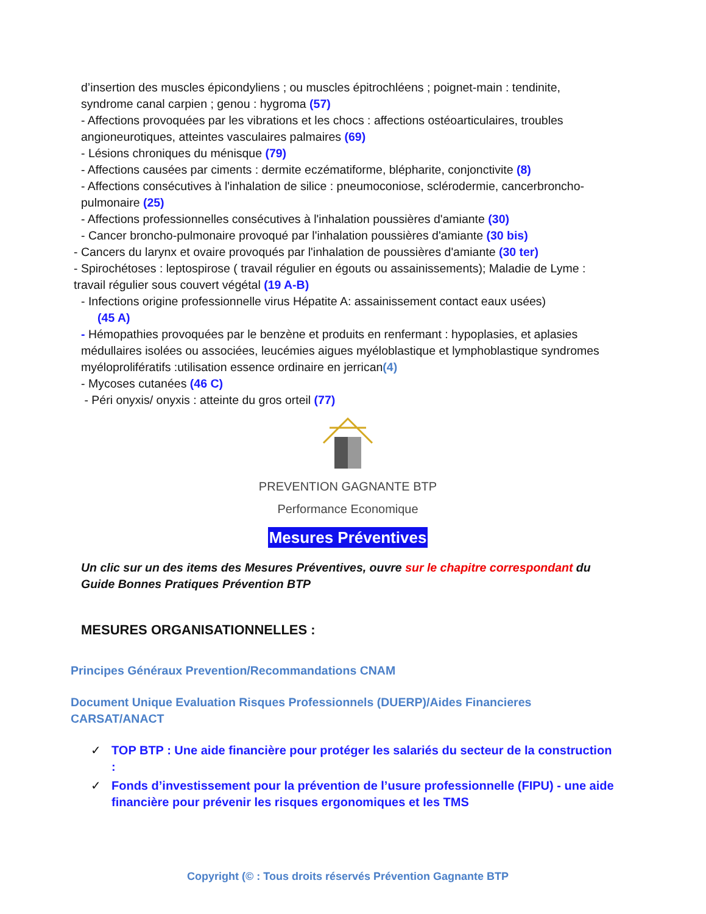d’insertion des muscles épicondyliens ; ou muscles épitrochléens ; poignet-main : tendinite, syndrome canal carpien ; genou : hygroma (57)
- Affections provoquées par les vibrations et les chocs : affections ostéoarticulaires, troubles angioneurotiques, atteintes vasculaires palmaires (69)
- Lésions chroniques du ménisque (79)
- Affections causées par ciments : dermite eczématiforme, blépharite, conjonctivite (8)
- Affections consécutives à l'inhalation de silice : pneumoconiose, sclérodermie, cancerbroncho-pulmonaire (25)
- Affections professionnelles consécutives à l'inhalation poussières d'amiante (30)
- Cancer broncho-pulmonaire provoqué par l'inhalation poussières d'amiante (30 bis)
- Cancers du larynx et ovaire provoqués par l'inhalation de poussières d'amiante (30 ter)
- Spirochétoses : leptospirose ( travail régulier en égouts ou assainissements); Maladie de Lyme : travail régulier sous couvert végétal (19 A-B)
- Infections origine professionnelle virus Hépatite A: assainissement contact eaux usées)
(45 A)
- Hémopathies provoquées par le benzène et produits en renfermant : hypoplasies, et aplasies médullaires isolées ou associées, leucémies aigues myéloblastique et lymphoblastique syndromes myéloprolifératifs :utilisation essence ordinaire en jerrican(4)
- Mycoses cutanées (46 C)
- Péri onyxis/ onyxis : atteinte du gros orteil (77)
PREVENTION GAGNANTE BTP
Performance Economique
Mesures Préventives
Un clic sur un des items des Mesures Préventives, ouvre sur le chapitre correspondant du Guide Bonnes Pratiques Prévention BTP
MESURES ORGANISATIONNELLES :
Principes Généraux Prevention/Recommandations CNAM
Document Unique Evaluation Risques Professionnels (DUERP)/Aides Financieres CARSAT/ANACT
✓ TOP BTP : Une aide financière pour protéger les salariés du secteur de la construction :
✓ Fonds d’investissement pour la prévention de l’usure professionnelle (FIPU) - une aide financière pour prévenir les risques ergonomiques et les TMS
Copyright (© : Tous droits réservés Prévention Gagnante BTP